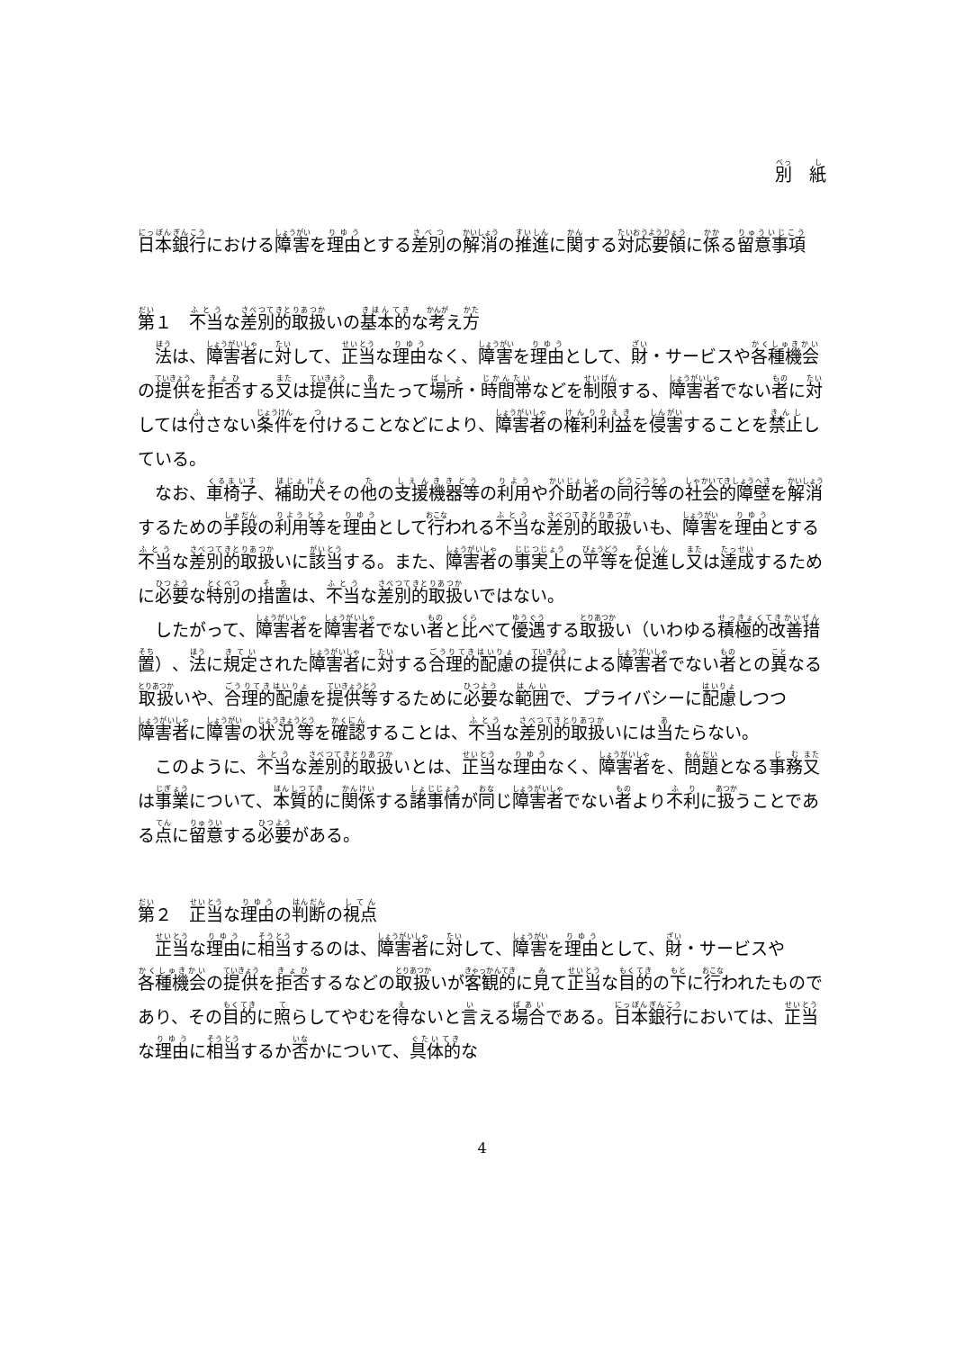別　紙
日本銀行における障害を理由とする差別の解消の推進に関する対応要領に係る留意事項
第１　不当な差別的取扱いの基本的な考え方
法は、障害者に対して、正当な理由なく、障害を理由として、財・サービスや各種機会の提供を拒否する又は提供に当たって場所・時間帯などを制限する、障害者でない者に対しては付さない条件を付けることなどにより、障害者の権利利益を侵害することを禁止している。
なお、車椅子、補助犬その他の支援機器等の利用や介助者の同行等の社会的障壁を解消するための手段の利用等を理由として行われる不当な差別的取扱いも、障害を理由とする不当な差別的取扱いに該当する。また、障害者の事実上の平等を促進し又は達成するために必要な特別の措置は、不当な差別的取扱いではない。
したがって、障害者を障害者でない者と比べて優遇する取扱い（いわゆる積極的改善措置）、法に規定された障害者に対する合理的配慮の提供による障害者でない者との異なる取扱いや、合理的配慮を提供等するために必要な範囲で、プライバシーに配慮しつつ障害者に障害の状況等を確認することは、不当な差別的取扱いには当たらない。
このように、不当な差別的取扱いとは、正当な理由なく、障害者を、問題となる事務又は事業について、本質的に関係する諸事情が同じ障害者でない者より不利に扱うことである点に留意する必要がある。
第２　正当な理由の判断の視点
正当な理由に相当するのは、障害者に対して、障害を理由として、財・サービスや各種機会の提供を拒否するなどの取扱いが客観的に見て正当な目的の下に行われたものであり、その目的に照らしてやむを得ないと言える場合である。日本銀行においては、正当な理由に相当するか否かについて、具体的な
4